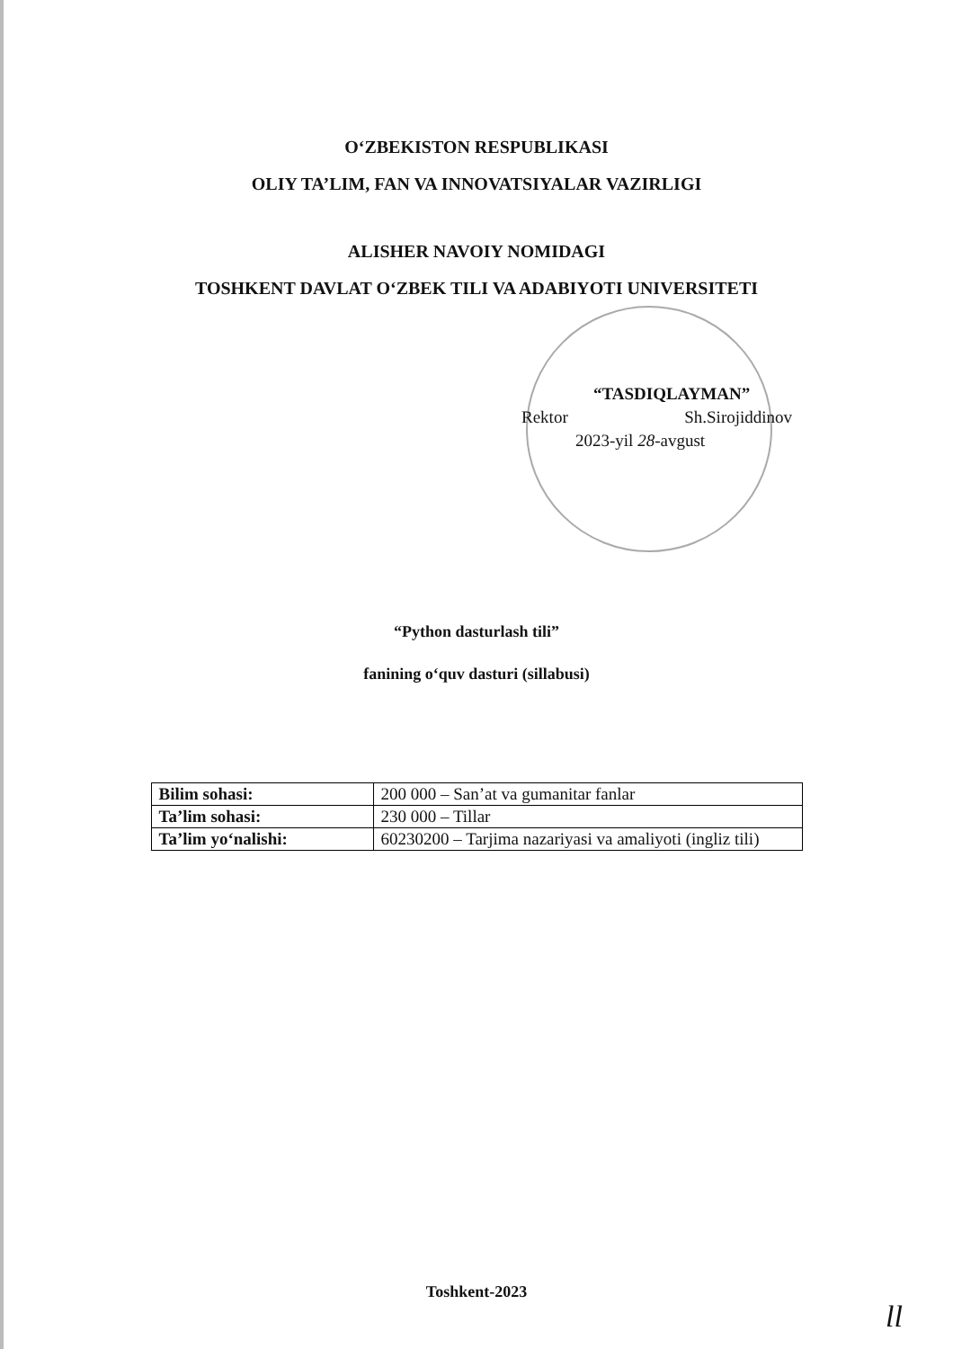O‘ZBEKISTON RESPUBLIKASI
OLIY TA’LIM, FAN VA INNOVATSIYALAR VAZIRLIGI
ALISHER NAVOIY NOMIDAGI
TOSHKENT DAVLAT O‘ZBEK TILI VA ADABIYOTI UNIVERSITETI
“TASDIQLAYMAN”
Rektor Sh.Sirojiddinov
2023-yil 28-avgust
“Python dasturlash tili”
fanining o‘quv dasturi (sillabusi)
| Bilim sohasi: | 200 000 – San’at va gumanitar fanlar |
| Ta’lim sohasi: | 230 000 – Tillar |
| Ta’lim yo‘nalishi: | 60230200 – Tarjima nazariyasi va amaliyoti (ingliz tili) |
Toshkent-2023
ll